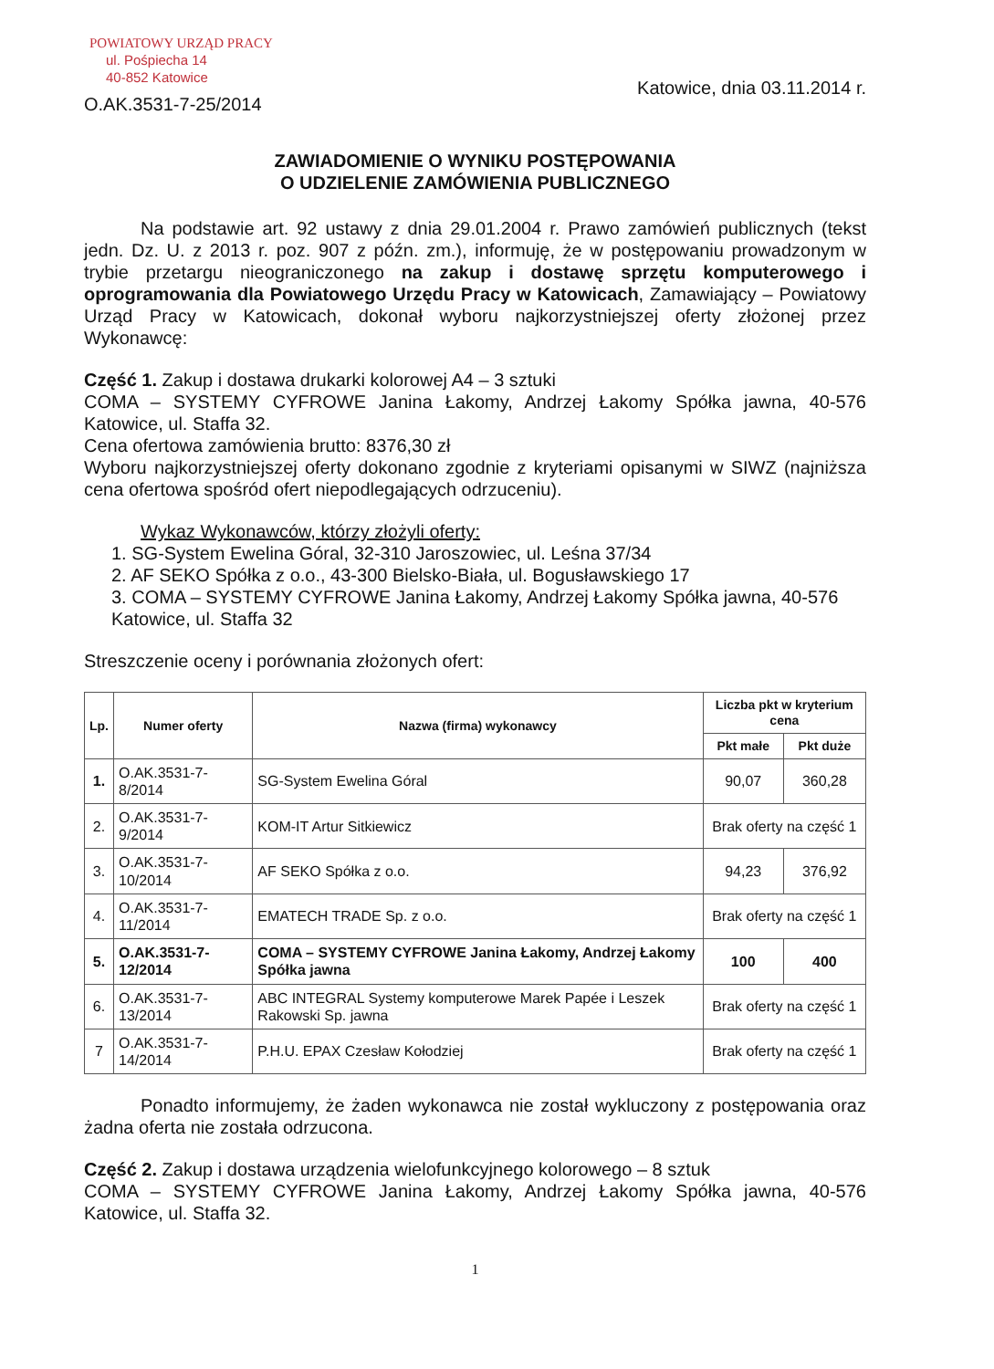POWIATOWY URZĄD PRACY
ul. Pośpiecha 14
40-852 Katowice
O.AK.3531-7-25/2014
Katowice, dnia 03.11.2014 r.
ZAWIADOMIENIE O WYNIKU POSTĘPOWANIA
O UDZIELENIE ZAMÓWIENIA PUBLICZNEGO
Na podstawie art. 92 ustawy z dnia 29.01.2004 r. Prawo zamówień publicznych (tekst jedn. Dz. U. z 2013 r. poz. 907 z późn. zm.), informuję, że w postępowaniu prowadzonym w trybie przetargu nieograniczonego na zakup i dostawę sprzętu komputerowego i oprogramowania dla Powiatowego Urzędu Pracy w Katowicach, Zamawiający – Powiatowy Urząd Pracy w Katowicach, dokonał wyboru najkorzystniejszej oferty złożonej przez Wykonawcę:
Część 1. Zakup i dostawa drukarki kolorowej A4 – 3 sztuki
COMA – SYSTEMY CYFROWE Janina Łakomy, Andrzej Łakomy Spółka jawna, 40-576 Katowice, ul. Staffa 32.
Cena ofertowa zamówienia brutto: 8376,30 zł
Wyboru najkorzystniejszej oferty dokonano zgodnie z kryteriami opisanymi w SIWZ (najniższa cena ofertowa spośród ofert niepodlegających odrzuceniu).
Wykaz Wykonawców, którzy złożyli oferty:
1. SG-System Ewelina Góral, 32-310 Jaroszowiec, ul. Leśna 37/34
2. AF SEKO Spółka z o.o., 43-300 Bielsko-Biała, ul. Bogusławskiego 17
3. COMA – SYSTEMY CYFROWE Janina Łakomy, Andrzej Łakomy Spółka jawna, 40-576 Katowice, ul. Staffa 32
Streszczenie oceny i porównania złożonych ofert:
| Lp. | Numer oferty | Nazwa (firma) wykonawcy | Liczba pkt w kryterium cena | |
| --- | --- | --- | --- | --- |
| | | | Pkt małe | Pkt duże |
| 1. | O.AK.3531-7-8/2014 | SG-System Ewelina Góral | 90,07 | 360,28 |
| 2. | O.AK.3531-7-9/2014 | KOM-IT Artur Sitkiewicz | Brak oferty na część 1 | |
| 3. | O.AK.3531-7-10/2014 | AF SEKO Spółka z o.o. | 94,23 | 376,92 |
| 4. | O.AK.3531-7-11/2014 | EMATECH TRADE Sp. z o.o. | Brak oferty na część 1 | |
| 5. | O.AK.3531-7-12/2014 | COMA – SYSTEMY CYFROWE Janina Łakomy, Andrzej Łakomy Spółka jawna | 100 | 400 |
| 6. | O.AK.3531-7-13/2014 | ABC INTEGRAL Systemy komputerowe Marek Papée i Leszek Rakowski Sp. jawna | Brak oferty na część 1 | |
| 7 | O.AK.3531-7-14/2014 | P.H.U. EPAX Czesław Kołodziej | Brak oferty na część 1 | |
Ponadto informujemy, że żaden wykonawca nie został wykluczony z postępowania oraz żadna oferta nie została odrzucona.
Część 2. Zakup i dostawa urządzenia wielofunkcyjnego kolorowego – 8 sztuk
COMA – SYSTEMY CYFROWE Janina Łakomy, Andrzej Łakomy Spółka jawna, 40-576 Katowice, ul. Staffa 32.
1